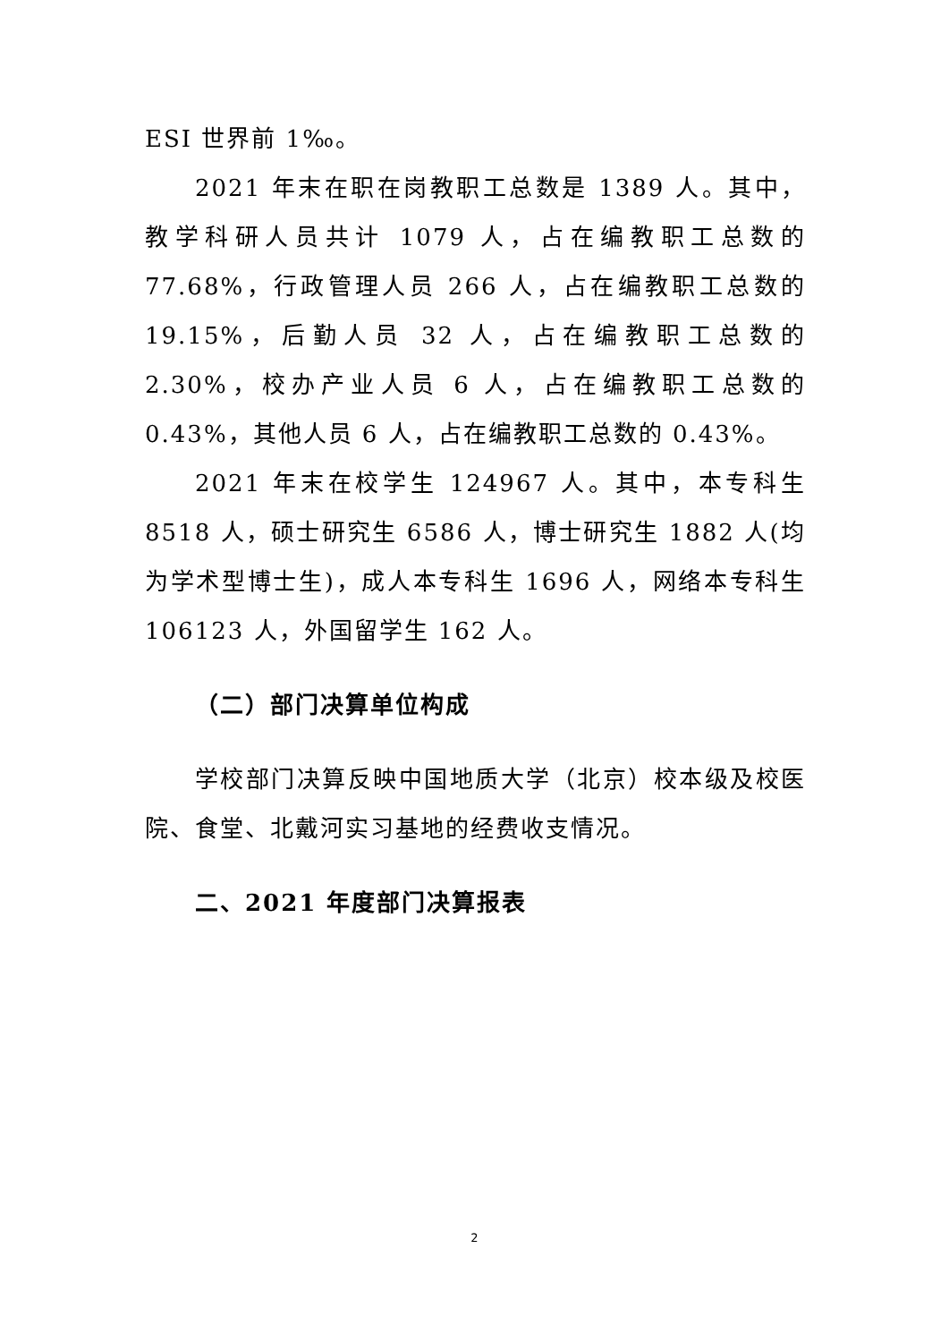ESI 世界前 1‰。
2021 年末在职在岗教职工总数是 1389 人。其中，教学科研人员共计 1079 人，占在编教职工总数的 77.68%，行政管理人员 266 人，占在编教职工总数的 19.15%，后勤人员 32 人，占在编教职工总数的 2.30%，校办产业人员 6 人，占在编教职工总数的 0.43%，其他人员 6 人，占在编教职工总数的 0.43%。
2021 年末在校学生 124967 人。其中，本专科生 8518 人，硕士研究生 6586 人，博士研究生 1882 人(均为学术型博士生)，成人本专科生 1696 人，网络本专科生 106123 人，外国留学生 162 人。
（二）部门决算单位构成
学校部门决算反映中国地质大学（北京）校本级及校医院、食堂、北戴河实习基地的经费收支情况。
二、2021 年度部门决算报表
2